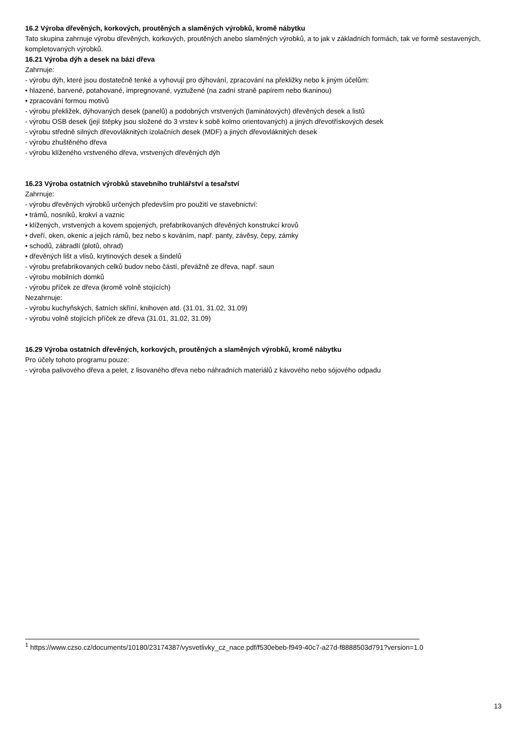16.2 Výroba dřevěných, korkových, proutěných a slaměných výrobků, kromě nábytku
Tato skupina zahrnuje výrobu dřevěných, korkových, proutěných anebo slaměných výrobků, a to jak v základních formách, tak ve formě sestavených, kompletovaných výrobků.
16.21 Výroba dýh a desek na bázi dřeva
Zahrnuje:
- výrobu dýh, které jsou dostatečně tenké a vyhovují pro dýhování, zpracování na překližky nebo k jiným účelům:
• hlazené, barvené, potahované, impregnované, vyztužené (na zadní straně papírem nebo tkaninou)
• zpracování formou motivů
- výrobu překližek, dýhovaných desek (panelů) a podobných vrstvených (laminátových) dřevěných desek a listů
- výrobu OSB desek (její štěpky jsou složené do 3 vrstev k sobě kolmo orientovaných) a jiných dřevotřískových desek
- výrobu středně silných dřevovláknitých izolačních desek (MDF) a jiných dřevovláknitých desek
- výrobu zhuštěného dřeva
- výrobu klíženého vrstveného dřeva, vrstvených dřevěných dýh
16.23 Výroba ostatních výrobků stavebního truhlářství a tesařství
Zahrnuje:
- výrobu dřevěných výrobků určených především pro použití ve stavebnictví:
• trámů, nosníků, krokví a vaznic
• klížených, vrstvených a kovem spojených, prefabrikovaných dřevěných konstrukcí krovů
• dveří, oken, okenic a jejich rámů, bez nebo s kováním, např. panty, závěsy, čepy, zámky
• schodů, zábradlí (plotů, ohrad)
• dřevěných lišt a vlisů, krytinových desek a šindelů
- výrobu prefabrikovaných celků budov nebo částí, převážně ze dřeva, např. saun
- výrobu mobilních domků
- výrobu příček ze dřeva (kromě volně stojících)
Nezahrnuje:
- výrobu kuchyňských, šatních skříní, knihoven atd. (31.01, 31.02, 31.09)
- výrobu volně stojících příček ze dřeva (31.01, 31.02, 31.09)
16.29 Výroba ostatních dřevěných, korkových, proutěných a slaměných výrobků, kromě nábytku
Pro účely tohoto programu pouze:
- výroba palivového dřeva a pelet, z lisovaného dřeva nebo náhradních materiálů z kávového nebo sójového odpadu
<sup>1</sup> https://www.czso.cz/documents/10180/23174387/vysvetlivky_cz_nace.pdf/f530ebeb-f949-40c7-a27d-f8888503d791?version=1.0
13